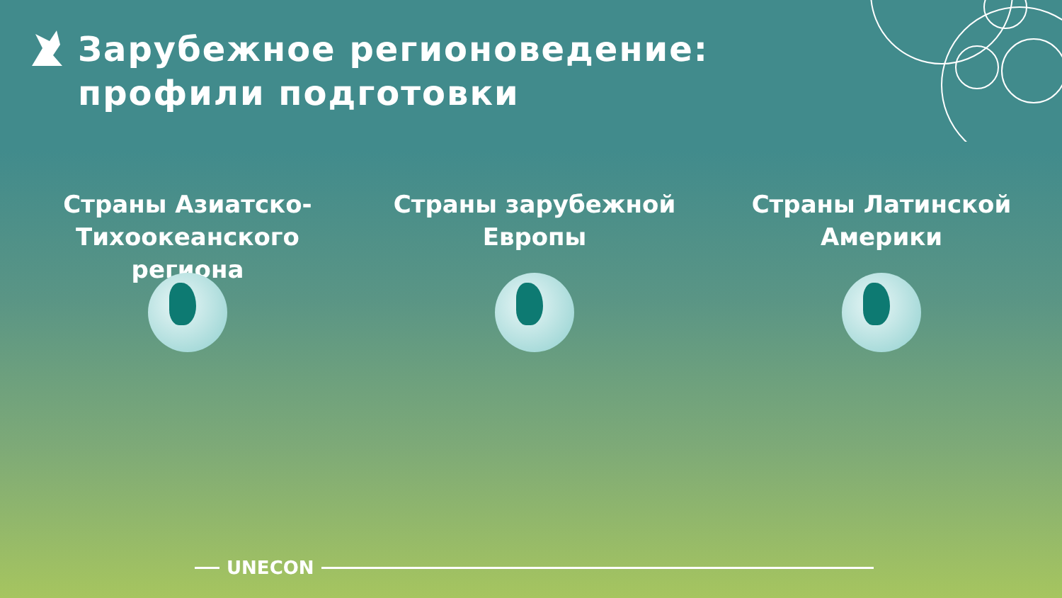Зарубежное регионоведение: профили подготовки
Страны Азиатско-Тихоокеанского региона Страны зарубежной Европы Страны Латинской Америки
UNECON